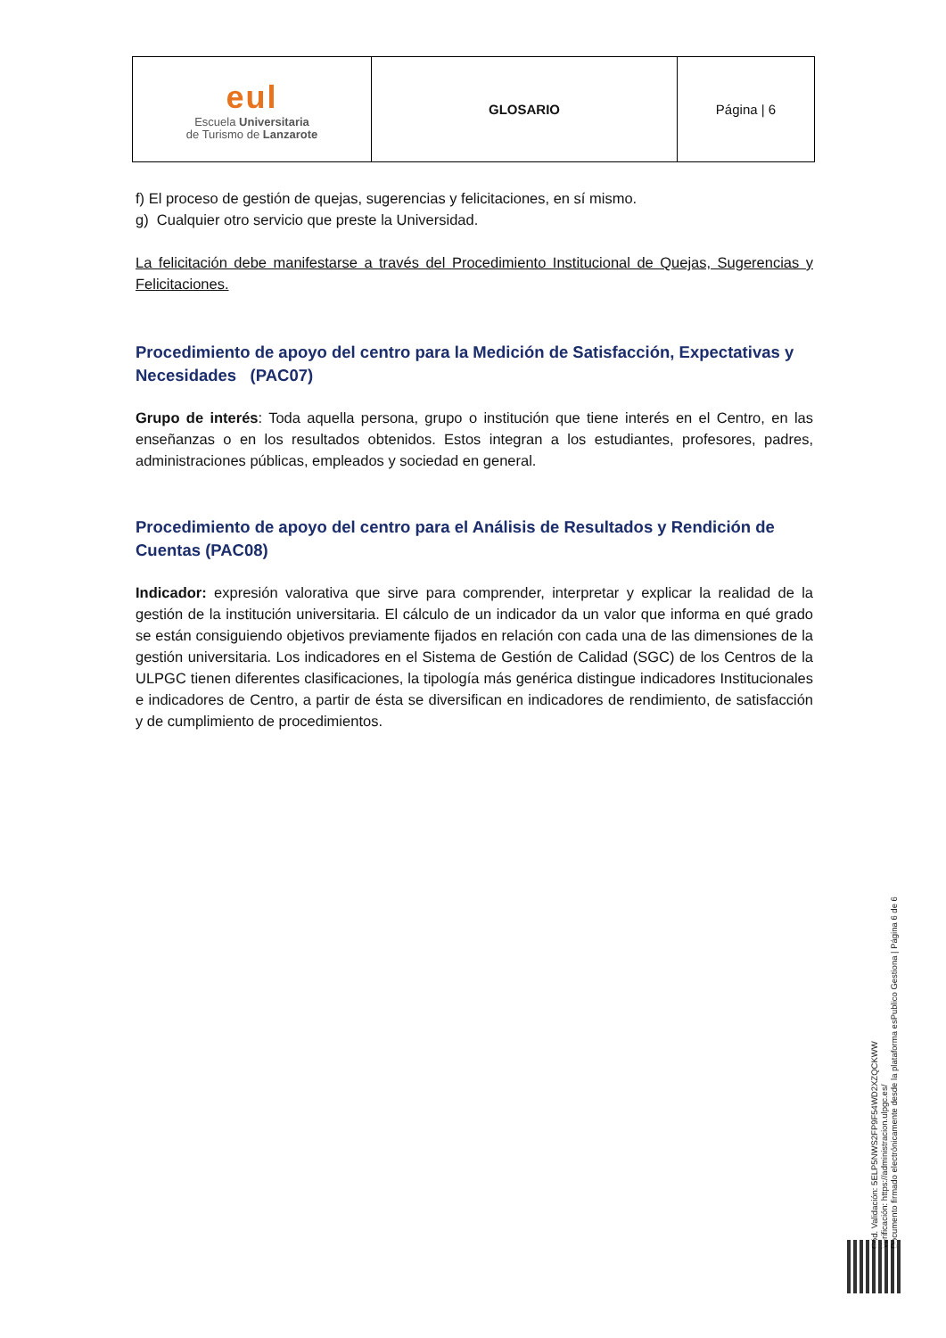| eul Escuela Universitaria de Turismo de Lanzarote | GLOSARIO | Página / 6 |
f) El proceso de gestión de quejas, sugerencias y felicitaciones, en sí mismo.
g) Cualquier otro servicio que preste la Universidad.
La felicitación debe manifestarse a través del Procedimiento Institucional de Quejas, Sugerencias y Felicitaciones.
Procedimiento de apoyo del centro para la Medición de Satisfacción, Expectativas y Necesidades (PAC07)
Grupo de interés: Toda aquella persona, grupo o institución que tiene interés en el Centro, en las enseñanzas o en los resultados obtenidos. Estos integran a los estudiantes, profesores, padres, administraciones públicas, empleados y sociedad en general.
Procedimiento de apoyo del centro para el Análisis de Resultados y Rendición de Cuentas (PAC08)
Indicador: expresión valorativa que sirve para comprender, interpretar y explicar la realidad de la gestión de la institución universitaria. El cálculo de un indicador da un valor que informa en qué grado se están consiguiendo objetivos previamente fijados en relación con cada una de las dimensiones de la gestión universitaria. Los indicadores en el Sistema de Gestión de Calidad (SGC) de los Centros de la ULPGC tienen diferentes clasificaciones, la tipología más genérica distingue indicadores Institucionales e indicadores de Centro, a partir de ésta se diversifican en indicadores de rendimiento, de satisfacción y de cumplimiento de procedimientos.
Cód. Validación: 5ELP5NWS2FP9F54WD2XZQCKWW
Verificación: https://administracion.ulpgc.es/
Documento firmado electrónicamente desde la plataforma esPublico Gestiona | Página 6 de 6